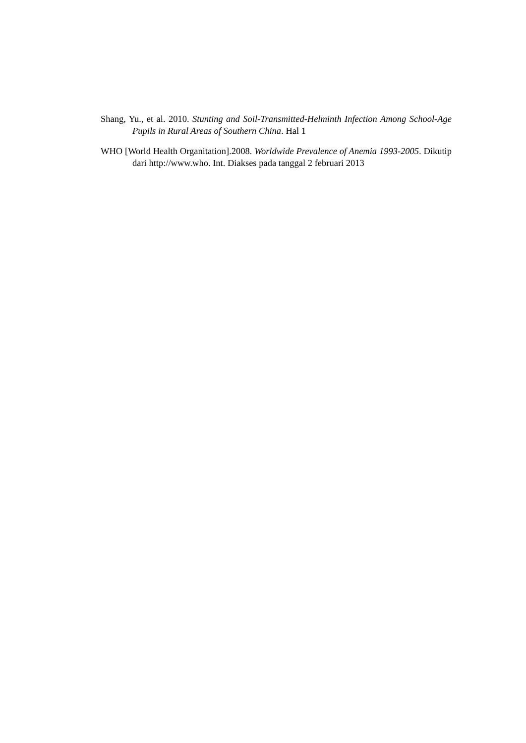Shang, Yu., et al. 2010. Stunting and Soil-Transmitted-Helminth Infection Among School-Age Pupils in Rural Areas of Southern China. Hal 1
WHO [World Health Organitation].2008. Worldwide Prevalence of Anemia 1993-2005. Dikutip dari http://www.who. Int. Diakses pada tanggal 2 februari 2013